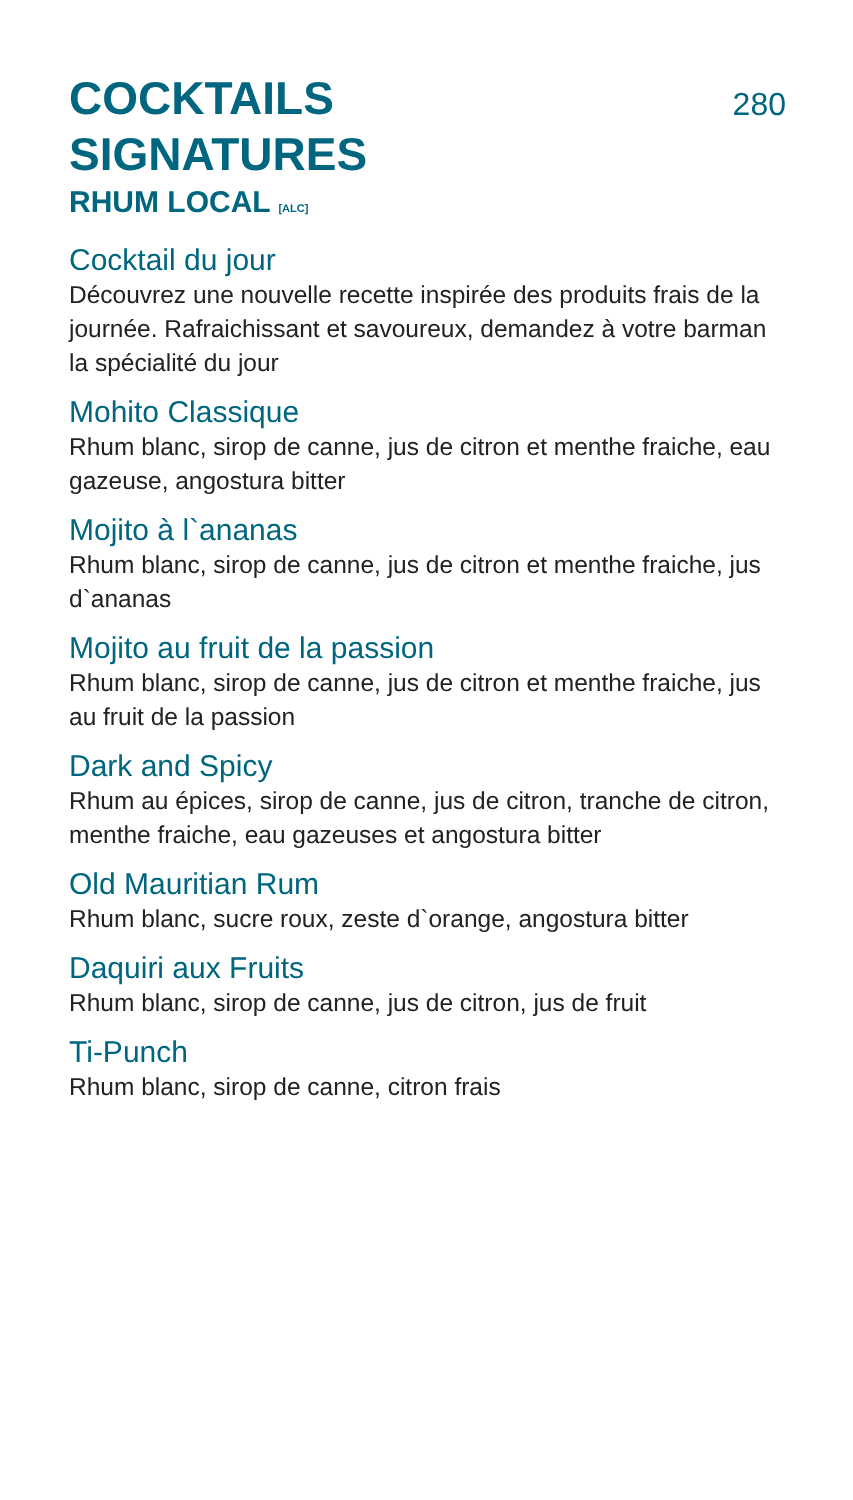COCKTAILS
SIGNATURES
280
RHUM LOCAL [ALC]
Cocktail du jour
Découvrez une nouvelle recette inspirée des produits frais de la journée. Rafraichissant et savoureux, demandez à votre barman la spécialité du jour
Mohito Classique
Rhum blanc, sirop de canne, jus de citron et menthe fraiche, eau gazeuse, angostura bitter
Mojito à l`ananas
Rhum blanc, sirop de canne, jus de citron et menthe fraiche, jus d`ananas
Mojito au fruit de la passion
Rhum blanc, sirop de canne, jus de citron et menthe fraiche, jus au fruit de la passion
Dark and Spicy
Rhum au épices, sirop de canne, jus de citron, tranche de citron, menthe fraiche, eau gazeuses et angostura bitter
Old Mauritian Rum
Rhum blanc, sucre roux, zeste d`orange, angostura bitter
Daquiri aux Fruits
Rhum blanc, sirop de canne, jus de citron, jus de fruit
Ti-Punch
Rhum blanc, sirop de canne, citron frais